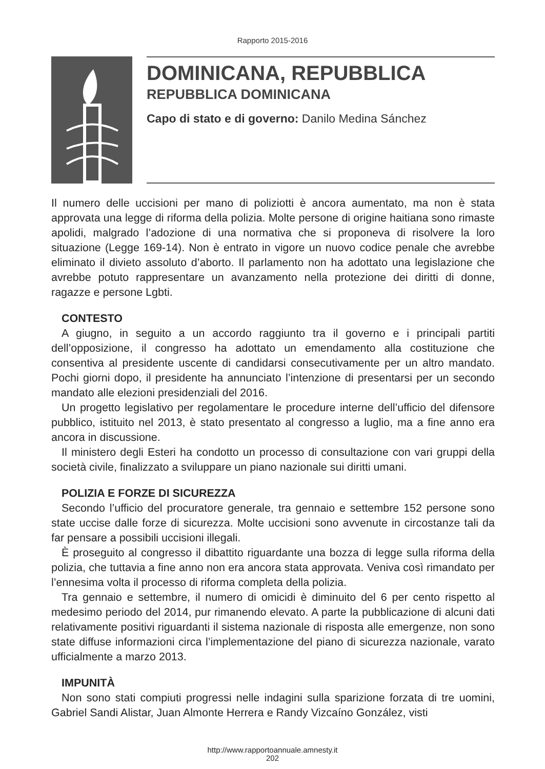Rapporto 2015-2016
DOMINICANA, REPUBBLICA
REPUBBLICA DOMINICANA
Capo di stato e di governo: Danilo Medina Sánchez
Il numero delle uccisioni per mano di poliziotti è ancora aumentato, ma non è stata approvata una legge di riforma della polizia. Molte persone di origine haitiana sono rimaste apolidi, malgrado l’adozione di una normativa che si proponeva di risolvere la loro situazione (Legge 169-14). Non è entrato in vigore un nuovo codice penale che avrebbe eliminato il divieto assoluto d’aborto. Il parlamento non ha adottato una legislazione che avrebbe potuto rappresentare un avanzamento nella protezione dei diritti di donne, ragazze e persone Lgbti.
CONTESTO
A giugno, in seguito a un accordo raggiunto tra il governo e i principali partiti dell’opposizione, il congresso ha adottato un emendamento alla costituzione che consentiva al presidente uscente di candidarsi consecutivamente per un altro mandato. Pochi giorni dopo, il presidente ha annunciato l’intenzione di presentarsi per un secondo mandato alle elezioni presidenziali del 2016.
Un progetto legislativo per regolamentare le procedure interne dell’ufficio del difensore pubblico, istituito nel 2013, è stato presentato al congresso a luglio, ma a fine anno era ancora in discussione.
Il ministero degli Esteri ha condotto un processo di consultazione con vari gruppi della società civile, finalizzato a sviluppare un piano nazionale sui diritti umani.
POLIZIA E FORZE DI SICUREZZA
Secondo l’ufficio del procuratore generale, tra gennaio e settembre 152 persone sono state uccise dalle forze di sicurezza. Molte uccisioni sono avvenute in circostanze tali da far pensare a possibili uccisioni illegali.
È proseguito al congresso il dibattito riguardante una bozza di legge sulla riforma della polizia, che tuttavia a fine anno non era ancora stata approvata. Veniva così rimandato per l’ennesima volta il processo di riforma completa della polizia.
Tra gennaio e settembre, il numero di omicidi è diminuito del 6 per cento rispetto al medesimo periodo del 2014, pur rimanendo elevato. A parte la pubblicazione di alcuni dati relativamente positivi riguardanti il sistema nazionale di risposta alle emergenze, non sono state diffuse informazioni circa l’implementazione del piano di sicurezza nazionale, varato ufficialmente a marzo 2013.
IMPUNITÀ
Non sono stati compiuti progressi nelle indagini sulla sparizione forzata di tre uomini, Gabriel Sandi Alistar, Juan Almonte Herrera e Randy Vizcaíno González, visti
http://www.rapportoannuale.amnesty.it
202